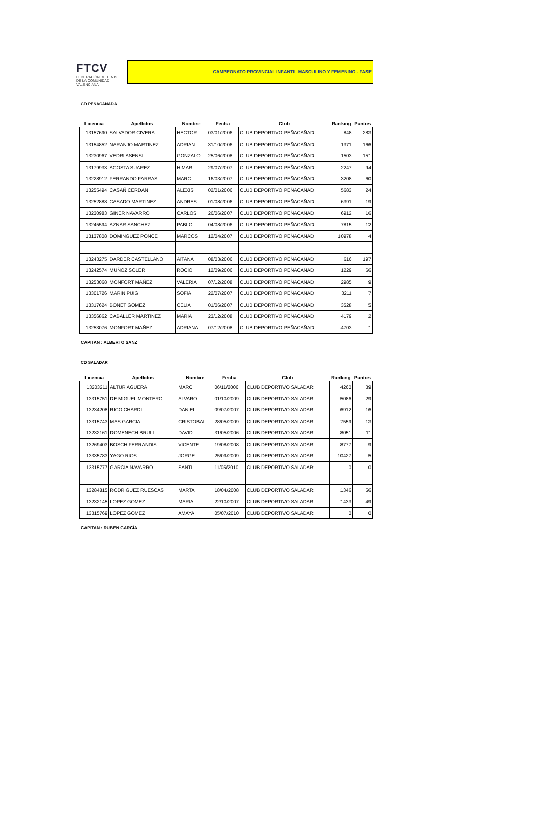FTCV
FEDERACIÓN DE TENIS
DE LA COMUNIDAD VALENCIANA
CAMPEONATO PROVINCIAL INFANTIL MASCULINO Y FEMENINO - FASE
CD PEÑACAÑADA
| Licencia | Apellidos | Nombre | Fecha | Club | Ranking | Puntos |
| --- | --- | --- | --- | --- | --- | --- |
| 13157690 | SALVADOR CIVERA | HECTOR | 03/01/2006 | CLUB DEPORTIVO PEÑACAÑAD | 848 | 283 |
| 13154852 | NARANJO MARTINEZ | ADRIAN | 31/10/2006 | CLUB DEPORTIVO PEÑACAÑAD | 1371 | 166 |
| 13230967 | VEDRI ASENSI | GONZALO | 25/06/2008 | CLUB DEPORTIVO PEÑACAÑAD | 1503 | 151 |
| 13179933 | ACOSTA SUAREZ | HIMAR | 29/07/2007 | CLUB DEPORTIVO PEÑACAÑAD | 2247 | 94 |
| 13228912 | FERRANDO FARRAS | MARC | 16/03/2007 | CLUB DEPORTIVO PEÑACAÑAD | 3208 | 60 |
| 13255494 | CASAÑ CERDAN | ALEXIS | 02/01/2006 | CLUB DEPORTIVO PEÑACAÑAD | 5683 | 24 |
| 13252888 | CASADO MARTINEZ | ANDRES | 01/08/2006 | CLUB DEPORTIVO PEÑACAÑAD | 6391 | 19 |
| 13230983 | GINER NAVARRO | CARLOS | 26/06/2007 | CLUB DEPORTIVO PEÑACAÑAD | 6912 | 16 |
| 13245594 | AZNAR SANCHEZ | PABLO | 04/08/2006 | CLUB DEPORTIVO PEÑACAÑAD | 7815 | 12 |
| 13137808 | DOMINGUEZ PONCE | MARCOS | 12/04/2007 | CLUB DEPORTIVO PEÑACAÑAD | 10978 | 4 |
| 13243275 | DARDER CASTELLANO | AITANA | 08/03/2006 | CLUB DEPORTIVO PEÑACAÑAD | 616 | 197 |
| 13242574 | MUÑOZ SOLER | ROCIO | 12/09/2006 | CLUB DEPORTIVO PEÑACAÑAD | 1229 | 66 |
| 13253068 | MONFORT MAÑEZ | VALERIA | 07/12/2008 | CLUB DEPORTIVO PEÑACAÑAD | 2985 | 9 |
| 13301726 | MARIN PUIG | SOFIA | 22/07/2007 | CLUB DEPORTIVO PEÑACAÑAD | 3211 | 7 |
| 13317624 | BONET GOMEZ | CELIA | 01/06/2007 | CLUB DEPORTIVO PEÑACAÑAD | 3528 | 5 |
| 13356862 | CABALLER MARTINEZ | MARIA | 23/12/2008 | CLUB DEPORTIVO PEÑACAÑAD | 4179 | 2 |
| 13253076 | MONFORT MAÑEZ | ADRIANA | 07/12/2008 | CLUB DEPORTIVO PEÑACAÑAD | 4703 | 1 |
CAPITAN : ALBERTO SANZ
CD SALADAR
| Licencia | Apellidos | Nombre | Fecha | Club | Ranking | Puntos |
| --- | --- | --- | --- | --- | --- | --- |
| 13203211 | ALTUR AGUERA | MARC | 06/11/2006 | CLUB DEPORTIVO SALADAR | 4260 | 39 |
| 13315751 | DE MIGUEL MONTERO | ALVARO | 01/10/2009 | CLUB DEPORTIVO SALADAR | 5086 | 29 |
| 13234208 | RICO CHARDI | DANIEL | 09/07/2007 | CLUB DEPORTIVO SALADAR | 6912 | 16 |
| 13315743 | MAS GARCIA | CRISTOBAL | 28/05/2009 | CLUB DEPORTIVO SALADAR | 7559 | 13 |
| 13232161 | DOMENECH BRULL | DAVID | 31/05/2006 | CLUB DEPORTIVO SALADAR | 8051 | 11 |
| 13269403 | BOSCH FERRANDIS | VICENTE | 19/08/2008 | CLUB DEPORTIVO SALADAR | 8777 | 9 |
| 13335783 | YAGO RIOS | JORGE | 25/09/2009 | CLUB DEPORTIVO SALADAR | 10427 | 5 |
| 13315777 | GARCIA NAVARRO | SANTI | 11/05/2010 | CLUB DEPORTIVO SALADAR | 0 | 0 |
| 13284815 | RODRIGUEZ RUESCAS | MARTA | 18/04/2008 | CLUB DEPORTIVO SALADAR | 1346 | 56 |
| 13232145 | LOPEZ GOMEZ | MARIA | 22/10/2007 | CLUB DEPORTIVO SALADAR | 1433 | 49 |
| 13315769 | LOPEZ GOMEZ | AMAYA | 05/07/2010 | CLUB DEPORTIVO SALADAR | 0 | 0 |
CAPITAN : RUBEN GARCÍA